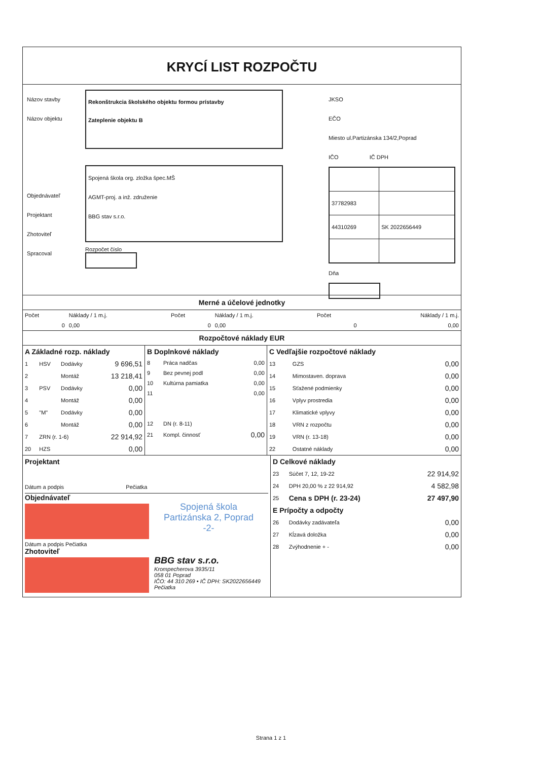KRYCÍ LIST ROZPOČTU
Názov stavby
Názov objektu
Objednávateľ
Projektant
Zhotoviteľ
Spracoval
Rekonštrukcia školského objektu formou prístavby
Zateplenie objektu B
Spojená škola org. zložka špec.MŠ
AGMT-proj. a inž. združenie
BBG stav s.r.o.
Rozpočet číslo
JKSO
EČO
Miesto ul.Partizánska 134/2,Poprad
IČO IČ DPH
| 37782983 | |
| 44310269 | SK 2022656449 |
Dňa
Merné a účelové jednotky
| Počet | Náklady / 1 m.j. | Počet | Náklady / 1 m.j. | Počet | Náklady / 1 m.j. |
| --- | --- | --- | --- | --- | --- |
| 0 | 0,00 | 0 | 0,00 | 0 | 0,00 |
Rozpočtové náklady EUR
| A Základné rozp. náklady | | | |
| 1 | HSV | Dodávky | 9 696,51 |
| 2 | | Montáž | 13 218,41 |
| 3 | PSV | Dodávky | 0,00 |
| 4 | | Montáž | 0,00 |
| 5 | "M" | Dodávky | 0,00 |
| 6 | | Montáž | 0,00 |
| 7 | ZRN (r. 1-6) | | 22 914,92 |
| 20 | HZS | | 0,00 |
| B Doplnkové náklady | | |
| 8 | Práca nadčas | 0,00 |
| 9 | Bez pevnej podl | 0,00 |
| 10 | Kultúrna pamiatka | 0,00 |
| 11 | | 0,00 |
| 12 | DN (r. 8-11) | |
| 21 | Kompl. činnosť | 0,00 |
| C Vedľajšie rozpočtové náklady | | |
| 13 | GZS | 0,00 |
| 14 | Mimostaven. doprava | 0,00 |
| 15 | Sťažené podmienky | 0,00 |
| 16 | Vplyv prostredia | 0,00 |
| 17 | Klimatické vplyvy | 0,00 |
| 18 | VRN z rozpočtu | 0,00 |
| 19 | VRN (r. 13-18) | 0,00 |
| 22 | Ostatné náklady | 0,00 |
Projektant
Dátum a podpis Pečiatka
Objednávateľ
Spojená škola
Partizánska 2, Poprad
-2-
Dátum a podpis Pečiatka
Zhotoviteľ
BBG stav s.r.o.
Krompecherova 3935/11
058 01 Poprad
IČO: 44 310 269 • IČ DPH: SK2022656449
Pečiatka
| D Celkové náklady | | |
| 23 | Súčet 7, 12, 19-22 | 22 914,92 |
| 24 | DPH 20,00 % z 22 914,92 | 4 582,98 |
| 25 | Cena s DPH (r. 23-24) | 27 497,90 |
| E Prípočty a odpočty | | |
| 26 | Dodávky zadávateľa | 0,00 |
| 27 | Kĺzavá doložka | 0,00 |
| 28 | Zvýhodnenie + - | 0,00 |
Strana 1 z 1